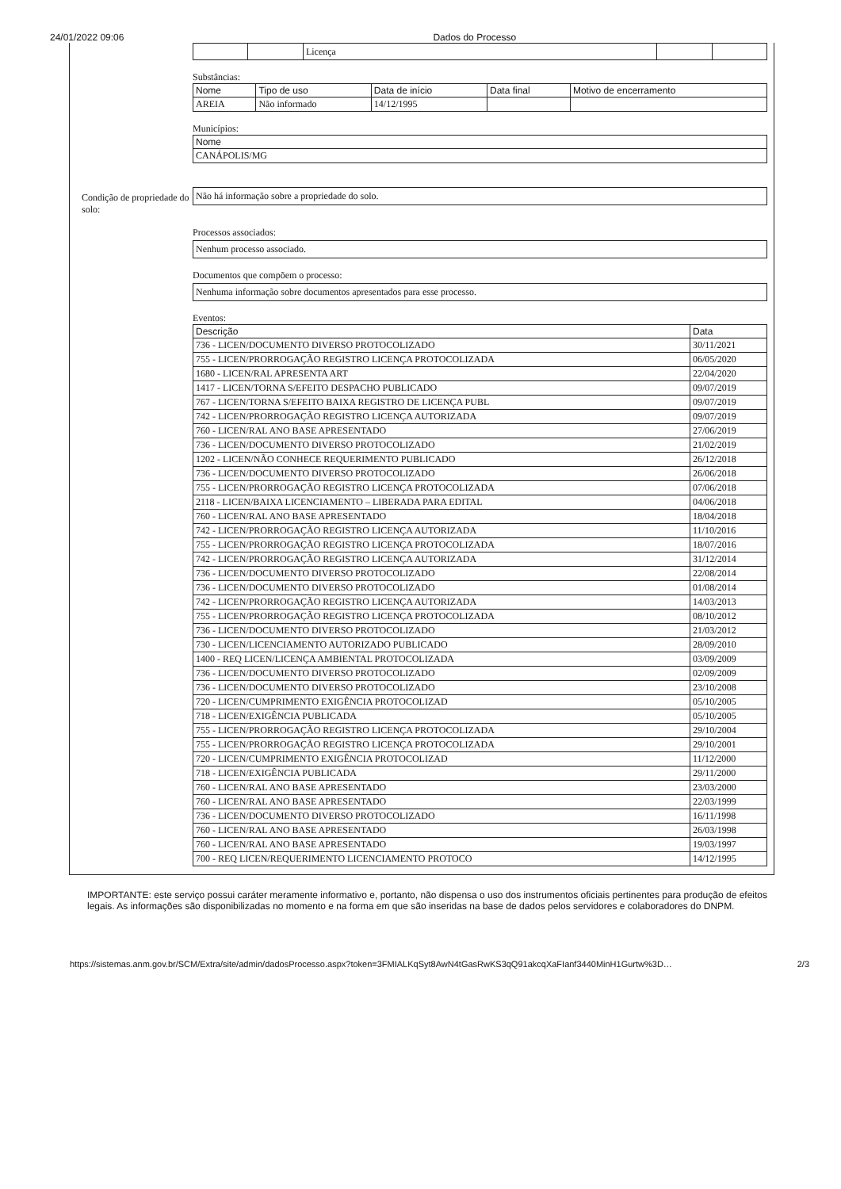24/01/2022 09:06 Dados do Processo
| | | Licença | | |
Substâncias:
| Nome | Tipo de uso | Data de início | Data final | Motivo de encerramento |
| --- | --- | --- | --- | --- |
| AREIA | Não informado | 14/12/1995 | | |
Municípios:
| Nome |
| --- |
| CANÁPOLIS/MG |
Condição de propriedade do solo:
Não há informação sobre a propriedade do solo.
Processos associados:
Nenhum processo associado.
Documentos que compõem o processo:
Nenhuma informação sobre documentos apresentados para esse processo.
Eventos:
| Descrição | Data |
| --- | --- |
| 736 - LICEN/DOCUMENTO DIVERSO PROTOCOLIZADO | 30/11/2021 |
| 755 - LICEN/PRORROGAÇÃO REGISTRO LICENÇA PROTOCOLIZADA | 06/05/2020 |
| 1680 - LICEN/RAL APRESENTA ART | 22/04/2020 |
| 1417 - LICEN/TORNA S/EFEITO DESPACHO PUBLICADO | 09/07/2019 |
| 767 - LICEN/TORNA S/EFEITO BAIXA REGISTRO DE LICENÇA PUBL | 09/07/2019 |
| 742 - LICEN/PRORROGAÇÃO REGISTRO LICENÇA AUTORIZADA | 09/07/2019 |
| 760 - LICEN/RAL ANO BASE APRESENTADO | 27/06/2019 |
| 736 - LICEN/DOCUMENTO DIVERSO PROTOCOLIZADO | 21/02/2019 |
| 1202 - LICEN/NÃO CONHECE REQUERIMENTO PUBLICADO | 26/12/2018 |
| 736 - LICEN/DOCUMENTO DIVERSO PROTOCOLIZADO | 26/06/2018 |
| 755 - LICEN/PRORROGAÇÃO REGISTRO LICENÇA PROTOCOLIZADA | 07/06/2018 |
| 2118 - LICEN/BAIXA LICENCIAMENTO – LIBERADA PARA EDITAL | 04/06/2018 |
| 760 - LICEN/RAL ANO BASE APRESENTADO | 18/04/2018 |
| 742 - LICEN/PRORROGAÇÃO REGISTRO LICENÇA AUTORIZADA | 11/10/2016 |
| 755 - LICEN/PRORROGAÇÃO REGISTRO LICENÇA PROTOCOLIZADA | 18/07/2016 |
| 742 - LICEN/PRORROGAÇÃO REGISTRO LICENÇA AUTORIZADA | 31/12/2014 |
| 736 - LICEN/DOCUMENTO DIVERSO PROTOCOLIZADO | 22/08/2014 |
| 736 - LICEN/DOCUMENTO DIVERSO PROTOCOLIZADO | 01/08/2014 |
| 742 - LICEN/PRORROGAÇÃO REGISTRO LICENÇA AUTORIZADA | 14/03/2013 |
| 755 - LICEN/PRORROGAÇÃO REGISTRO LICENÇA PROTOCOLIZADA | 08/10/2012 |
| 736 - LICEN/DOCUMENTO DIVERSO PROTOCOLIZADO | 21/03/2012 |
| 730 - LICEN/LICENCIAMENTO AUTORIZADO PUBLICADO | 28/09/2010 |
| 1400 - REQ LICEN/LICENÇA AMBIENTAL PROTOCOLIZADA | 03/09/2009 |
| 736 - LICEN/DOCUMENTO DIVERSO PROTOCOLIZADO | 02/09/2009 |
| 736 - LICEN/DOCUMENTO DIVERSO PROTOCOLIZADO | 23/10/2008 |
| 720 - LICEN/CUMPRIMENTO EXIGÊNCIA PROTOCOLIZAD | 05/10/2005 |
| 718 - LICEN/EXIGÊNCIA PUBLICADA | 05/10/2005 |
| 755 - LICEN/PRORROGAÇÃO REGISTRO LICENÇA PROTOCOLIZADA | 29/10/2004 |
| 755 - LICEN/PRORROGAÇÃO REGISTRO LICENÇA PROTOCOLIZADA | 29/10/2001 |
| 720 - LICEN/CUMPRIMENTO EXIGÊNCIA PROTOCOLIZAD | 11/12/2000 |
| 718 - LICEN/EXIGÊNCIA PUBLICADA | 29/11/2000 |
| 760 - LICEN/RAL ANO BASE APRESENTADO | 23/03/2000 |
| 760 - LICEN/RAL ANO BASE APRESENTADO | 22/03/1999 |
| 736 - LICEN/DOCUMENTO DIVERSO PROTOCOLIZADO | 16/11/1998 |
| 760 - LICEN/RAL ANO BASE APRESENTADO | 26/03/1998 |
| 760 - LICEN/RAL ANO BASE APRESENTADO | 19/03/1997 |
| 700 - REQ LICEN/REQUERIMENTO LICENCIAMENTO PROTOCO | 14/12/1995 |
IMPORTANTE: este serviço possui caráter meramente informativo e, portanto, não dispensa o uso dos instrumentos oficiais pertinentes para produção de efeitos legais. As informações são disponibilizadas no momento e na forma em que são inseridas na base de dados pelos servidores e colaboradores do DNPM.
https://sistemas.anm.gov.br/SCM/Extra/site/admin/dadosProcesso.aspx?token=3FMIALKqSyt8AwN4tGasRwKS3qQ91akcqXaFIanf3440MinH1Gurtw%3D… 2/3